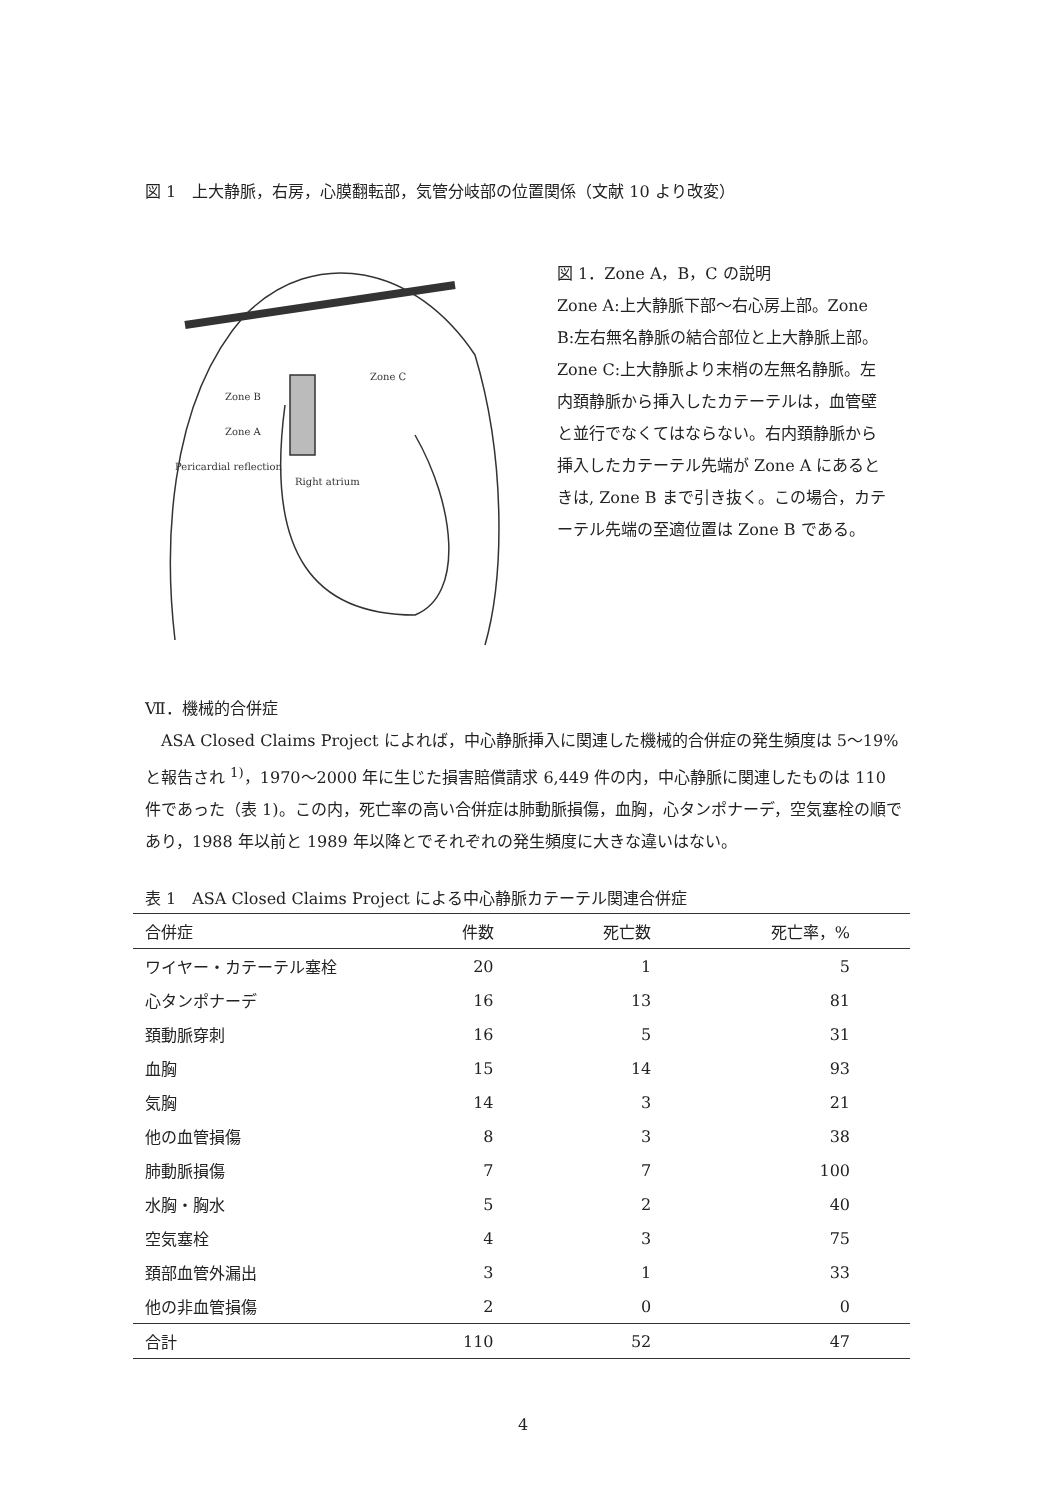図 1　上大静脈，右房，心膜翻転部，気管分岐部の位置関係（文献 10 より改変）
Zone B
Zone A
Pericardial reflection
Right atrium
Zone C
図 1．Zone A，B，C の説明
Zone A:上大静脈下部〜右心房上部。Zone B:左右無名静脈の結合部位と上大静脈上部。Zone C:上大静脈より末梢の左無名静脈。左内頚静脈から挿入したカテーテルは，血管壁と並行でなくてはならない。右内頚静脈から挿入したカテーテル先端が Zone A にあるときは, Zone B まで引き抜く。この場合，カテーテル先端の至適位置は Zone B である。
Ⅶ．機械的合併症
ASA Closed Claims Project によれば，中心静脈挿入に関連した機械的合併症の発生頻度は 5〜19%と報告され <sup>1)</sup>，1970〜2000 年に生じた損害賠償請求 6,449 件の内，中心静脈に関連したものは 110 件であった（表 1)。この内，死亡率の高い合併症は肺動脈損傷，血胸，心タンポナーデ，空気塞栓の順であり，1988 年以前と 1989 年以降とでそれぞれの発生頻度に大きな違いはない。
表 1 ASA Closed Claims Project による中心静脈カテーテル関連合併症
| 合併症 | 件数 | 死亡数 | 死亡率，% |
| --- | --- | --- | --- |
| ワイヤー・カテーテル塞栓 | 20 | 1 | 5 |
| 心タンポナーデ | 16 | 13 | 81 |
| 頚動脈穿刺 | 16 | 5 | 31 |
| 血胸 | 15 | 14 | 93 |
| 気胸 | 14 | 3 | 21 |
| 他の血管損傷 | 8 | 3 | 38 |
| 肺動脈損傷 | 7 | 7 | 100 |
| 水胸・胸水 | 5 | 2 | 40 |
| 空気塞栓 | 4 | 3 | 75 |
| 頚部血管外漏出 | 3 | 1 | 33 |
| 他の非血管損傷 | 2 | 0 | 0 |
| 合計 | 110 | 52 | 47 |
4